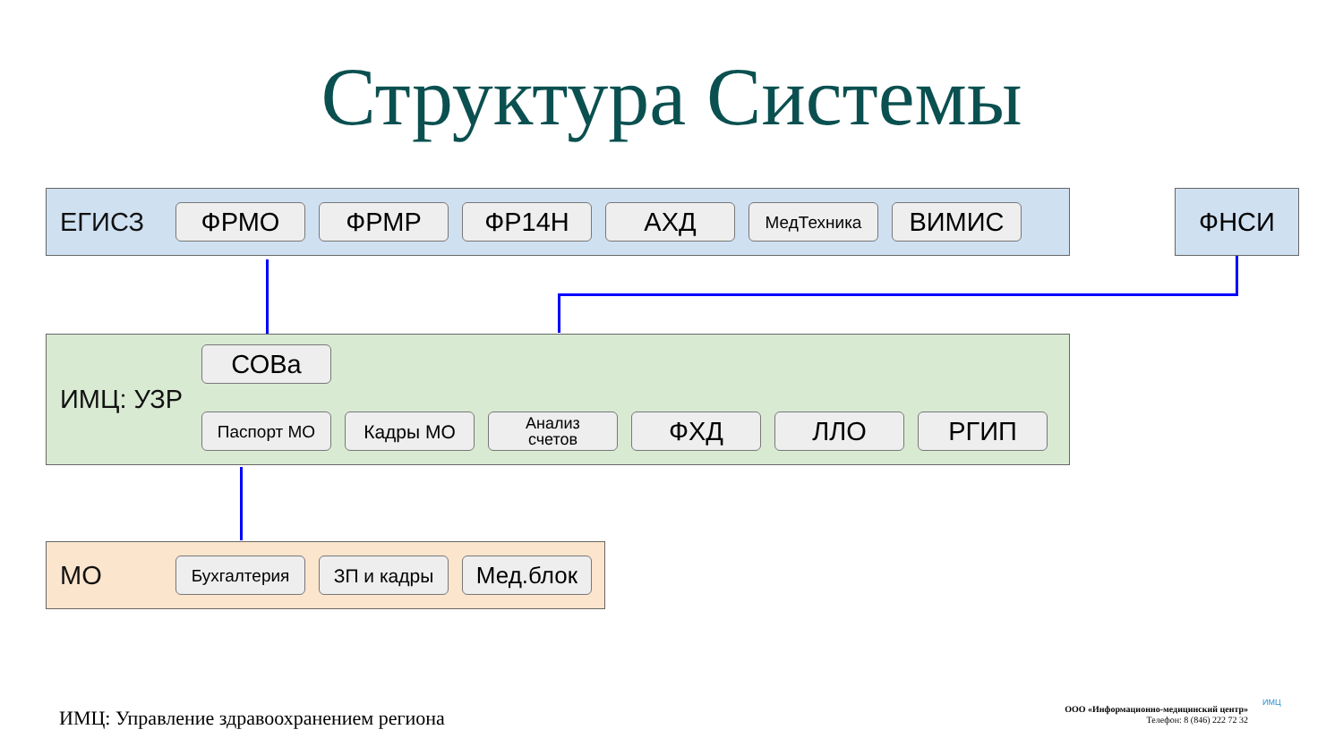Структура Системы
ЕГИСЗ
ФРМО ФРМР ФР14Н АХД МедТехника ВИМИС
ФНСИ
ИМЦ: УЗР
СОВа
Паспорт МО Кадры МО
Анализ
счетов
ФХД ЛЛО РГИП
МО
Бухгалтерия ЗП и кадры Мед.блок
ИМЦ: Управление здравоохранением региона
ООО «Информационно-медицинский центр»
Телефон: 8 (846) 222 72 32
ИМЦ